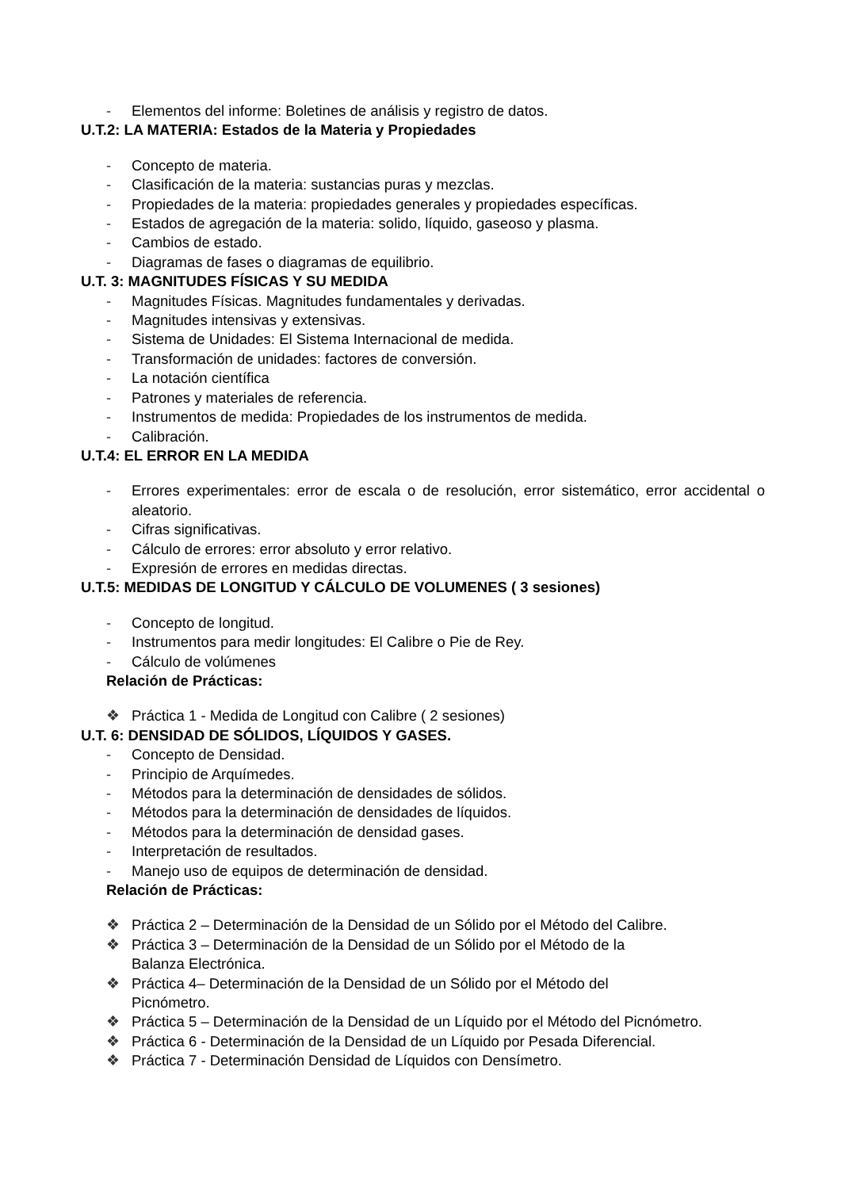- Elementos del informe: Boletines de análisis y registro de datos.
U.T.2: LA MATERIA: Estados de la Materia y Propiedades
- Concepto de materia.
- Clasificación de la materia: sustancias puras y mezclas.
- Propiedades de la materia: propiedades generales y propiedades específicas.
- Estados de agregación de la materia: solido, líquido, gaseoso y plasma.
- Cambios de estado.
- Diagramas de fases o diagramas de equilibrio.
U.T. 3: MAGNITUDES FÍSICAS Y SU MEDIDA
- Magnitudes Físicas. Magnitudes fundamentales y derivadas.
- Magnitudes intensivas y extensivas.
- Sistema de Unidades: El Sistema Internacional de medida.
- Transformación de unidades: factores de conversión.
- La notación científica
- Patrones y materiales de referencia.
- Instrumentos de medida: Propiedades de los instrumentos de medida.
- Calibración.
U.T.4: EL ERROR EN LA MEDIDA
- Errores experimentales: error de escala o de resolución, error sistemático, error accidental o aleatorio.
- Cifras significativas.
- Cálculo de errores: error absoluto y error relativo.
- Expresión de errores en medidas directas.
U.T.5: MEDIDAS DE LONGITUD Y CÁLCULO DE VOLUMENES ( 3 sesiones)
- Concepto de longitud.
- Instrumentos para medir longitudes: El Calibre o Pie de Rey.
- Cálculo de volúmenes
Relación de Prácticas:
❖ Práctica 1 - Medida de Longitud con Calibre ( 2 sesiones)
U.T. 6: DENSIDAD DE SÓLIDOS, LÍQUIDOS Y GASES.
- Concepto de Densidad.
- Principio de Arquímedes.
- Métodos para la determinación de densidades de sólidos.
- Métodos para la determinación de densidades de líquidos.
- Métodos para la determinación de densidad gases.
- Interpretación de resultados.
- Manejo uso de equipos de determinación de densidad.
Relación de Prácticas:
❖ Práctica 2 – Determinación de la Densidad de un Sólido por el Método del Calibre.
❖ Práctica 3 – Determinación de la Densidad de un Sólido por el Método de la
Balanza Electrónica.
❖ Práctica 4– Determinación de la Densidad de un Sólido por el Método del
Picnómetro.
❖ Práctica 5 – Determinación de la Densidad de un Líquido por el Método del Picnómetro.
❖ Práctica 6 - Determinación de la Densidad de un Líquido por Pesada Diferencial.
❖ Práctica 7 - Determinación Densidad de Líquidos con Densímetro.